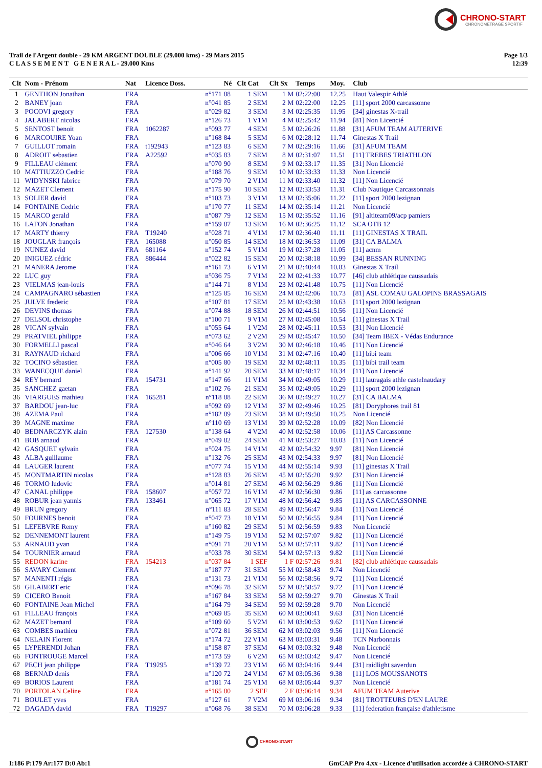CHRONO-START
CHRONOMETRAGE SPORTIF
Page 1/3
12:39
Trail de l'Argent double - 29 KM ARGENT DOUBLE (29.000 kms) - 29 Mars 2015
C L A S S E M E N T G E N E R A L - 29.000 Kms
| Clt | Nom - Prénom | Nat | Licence Doss. | | Né | Clt Cat | Clt Sx | Temps | Moy. | Club |
| --- | --- | --- | --- | --- | --- | --- | --- | --- | --- | --- |
| 1 | GENTHON Jonathan | FRA | | n°171 | 88 | 1 SEM | 1 M | 02:22:00 | 12.25 | Haut Valespir Athlé |
| 2 | BANEY joan | FRA | | n°041 | 85 | 2 SEM | 2 M | 02:22:00 | 12.25 | [11] sport 2000 carcassonne |
| 3 | POCOVI gregory | FRA | | n°029 | 82 | 3 SEM | 3 M | 02:25:35 | 11.95 | [34] ginestas X-trail |
| 4 | JALABERT nicolas | FRA | | n°126 | 73 | 1 V1M | 4 M | 02:25:42 | 11.94 | [81] Non Licencié |
| 5 | SENTOST benoit | FRA | 1062287 | n°093 | 77 | 4 SEM | 5 M | 02:26:26 | 11.88 | [31] AFUM TEAM AUTERIVE |
| 6 | MARCOUIRE Yoan | FRA | | n°168 | 84 | 5 SEM | 6 M | 02:28:12 | 11.74 | Ginestas X Trail |
| 7 | GUILLOT romain | FRA | t192943 | n°123 | 83 | 6 SEM | 7 M | 02:29:16 | 11.66 | [31] AFUM TEAM |
| 8 | ADROIT sebastien | FRA | A22592 | n°035 | 83 | 7 SEM | 8 M | 02:31:07 | 11.51 | [11] TREBES TRIATHLON |
| 9 | FILLEAU clément | FRA | | n°070 | 90 | 8 SEM | 9 M | 02:33:17 | 11.35 | [31] Non Licencié |
| 10 | MATTIUZZO Cedric | FRA | | n°188 | 76 | 9 SEM | 10 M | 02:33:33 | 11.33 | Non Licencié |
| 11 | WIDYNSKI fabrice | FRA | | n°079 | 70 | 2 V1M | 11 M | 02:33:40 | 11.32 | [11] Non Licencié |
| 12 | MAZET Clement | FRA | | n°175 | 90 | 10 SEM | 12 M | 02:33:53 | 11.31 | Club Nautique Carcassonnais |
| 13 | SOLIER david | FRA | | n°103 | 73 | 3 V1M | 13 M | 02:35:06 | 11.22 | [11] sport 2000 lezignan |
| 14 | FONTAINE Cedric | FRA | | n°170 | 77 | 11 SEM | 14 M | 02:35:14 | 11.21 | Non Licencié |
| 15 | MARCO gerald | FRA | | n°087 | 79 | 12 SEM | 15 M | 02:35:52 | 11.16 | [91] altiteam09/acp pamiers |
| 16 | LAFON Jonathan | FRA | | n°159 | 87 | 13 SEM | 16 M | 02:36:25 | 11.12 | SCA OTB 12 |
| 17 | MARTY thierry | FRA | T19240 | n°028 | 71 | 4 V1M | 17 M | 02:36:40 | 11.11 | [11] GINESTAS X TRAIL |
| 18 | JOUGLAR françois | FRA | 165088 | n°050 | 85 | 14 SEM | 18 M | 02:36:53 | 11.09 | [31] CA BALMA |
| 19 | NUNEZ david | FRA | 681164 | n°152 | 74 | 5 V1M | 19 M | 02:37:28 | 11.05 | [11] acnm |
| 20 | INIGUEZ cédric | FRA | 886444 | n°022 | 82 | 15 SEM | 20 M | 02:38:18 | 10.99 | [34] BESSAN RUNNING |
| 21 | MANERA Jerome | FRA | | n°161 | 73 | 6 V1M | 21 M | 02:40:44 | 10.83 | Ginestas X Trail |
| 22 | LUC guy | FRA | | n°036 | 75 | 7 V1M | 22 M | 02:41:33 | 10.77 | [46] club athlétique caussadais |
| 23 | VIELMAS jean-louis | FRA | | n°144 | 71 | 8 V1M | 23 M | 02:41:48 | 10.75 | [11] Non Licencié |
| 24 | CAMPAGNARO sébastien | FRA | | n°125 | 85 | 16 SEM | 24 M | 02:42:06 | 10.73 | [81] ASL COMAU GALOPINS BRASSAGAIS |
| 25 | JULVE frederic | FRA | | n°107 | 81 | 17 SEM | 25 M | 02:43:38 | 10.63 | [11] sport 2000 lezignan |
| 26 | DEVINS thomas | FRA | | n°074 | 88 | 18 SEM | 26 M | 02:44:51 | 10.56 | [11] Non Licencié |
| 27 | DELSOL christophe | FRA | | n°100 | 71 | 9 V1M | 27 M | 02:45:08 | 10.54 | [11] ginestas X Trail |
| 28 | VICAN sylvain | FRA | | n°055 | 64 | 1 V2M | 28 M | 02:45:11 | 10.53 | [31] Non Licencié |
| 29 | PRATVIEL philippe | FRA | | n°073 | 62 | 2 V2M | 29 M | 02:45:47 | 10.50 | [34] Team IBEX - Védas Endurance |
| 30 | FORMELLI pascal | FRA | | n°046 | 64 | 3 V2M | 30 M | 02:46:18 | 10.46 | [11] Non Licencié |
| 31 | RAYNAUD richard | FRA | | n°006 | 66 | 10 V1M | 31 M | 02:47:16 | 10.40 | [11] bibi team |
| 32 | TOCINO sébastien | FRA | | n°005 | 80 | 19 SEM | 32 M | 02:48:11 | 10.35 | [11] bibi trail team |
| 33 | WANECQUE daniel | FRA | | n°141 | 92 | 20 SEM | 33 M | 02:48:17 | 10.34 | [11] Non Licencié |
| 34 | REY bernard | FRA | 154731 | n°147 | 66 | 11 V1M | 34 M | 02:49:05 | 10.29 | [11] lauragais athle castelnaudary |
| 35 | SANCHEZ gaetan | FRA | | n°102 | 76 | 21 SEM | 35 M | 02:49:05 | 10.29 | [11] sport 2000 lezignan |
| 36 | VIARGUES mathieu | FRA | 165281 | n°118 | 88 | 22 SEM | 36 M | 02:49:27 | 10.27 | [31] CA BALMA |
| 37 | BARDOU jean-luc | FRA | | n°092 | 69 | 12 V1M | 37 M | 02:49:46 | 10.25 | [81] Doryphores trail 81 |
| 38 | AZEMA Paul | FRA | | n°182 | 89 | 23 SEM | 38 M | 02:49:50 | 10.25 | Non Licencié |
| 39 | MAGNE maxime | FRA | | n°110 | 69 | 13 V1M | 39 M | 02:52:28 | 10.09 | [82] Non Licencié |
| 40 | BEDNARCZYK alain | FRA | 127530 | n°138 | 64 | 4 V2M | 40 M | 02:52:58 | 10.06 | [11] AS Carcassonne |
| 41 | BOB arnaud | FRA | | n°049 | 82 | 24 SEM | 41 M | 02:53:27 | 10.03 | [11] Non Licencié |
| 42 | GASQUET sylvain | FRA | | n°024 | 75 | 14 V1M | 42 M | 02:54:32 | 9.97 | [81] Non Licencié |
| 43 | ALBA guillaume | FRA | | n°132 | 76 | 25 SEM | 43 M | 02:54:33 | 9.97 | [81] Non Licencié |
| 44 | LAUGER laurent | FRA | | n°077 | 74 | 15 V1M | 44 M | 02:55:14 | 9.93 | [11] ginestas X Trail |
| 45 | MONTMARTIN nicolas | FRA | | n°128 | 83 | 26 SEM | 45 M | 02:55:20 | 9.92 | [31] Non Licencié |
| 46 | TORMO ludovic | FRA | | n°014 | 81 | 27 SEM | 46 M | 02:56:29 | 9.86 | [11] Non Licencié |
| 47 | CANAL philippe | FRA | 158607 | n°057 | 72 | 16 V1M | 47 M | 02:56:30 | 9.86 | [11] as carcassonne |
| 48 | ROBUR jean yannis | FRA | 133461 | n°065 | 72 | 17 V1M | 48 M | 02:56:42 | 9.85 | [11] AS CARCASSONNE |
| 49 | BRUN gregory | FRA | | n°111 | 83 | 28 SEM | 49 M | 02:56:47 | 9.84 | [11] Non Licencié |
| 50 | FOURNES benoit | FRA | | n°047 | 73 | 18 V1M | 50 M | 02:56:55 | 9.84 | [11] Non Licencié |
| 51 | LEFEBVRE Remy | FRA | | n°160 | 82 | 29 SEM | 51 M | 02:56:59 | 9.83 | Non Licencié |
| 52 | DENNEMONT laurent | FRA | | n°149 | 75 | 19 V1M | 52 M | 02:57:07 | 9.82 | [11] Non Licencié |
| 53 | ARNAUD yvan | FRA | | n°091 | 71 | 20 V1M | 53 M | 02:57:11 | 9.82 | [11] Non Licencié |
| 54 | TOURNIER arnaud | FRA | | n°033 | 78 | 30 SEM | 54 M | 02:57:13 | 9.82 | [11] Non Licencié |
| 55 | REDON karine | FRA | 154213 | n°037 | 84 | 1 SEF | 1 F | 02:57:26 | 9.81 | [82] club athlétique caussadais |
| 56 | SAVARY Clement | FRA | | n°187 | 77 | 31 SEM | 55 M | 02:58:43 | 9.74 | Non Licencié |
| 57 | MANENTI régis | FRA | | n°131 | 73 | 21 V1M | 56 M | 02:58:56 | 9.72 | [11] Non Licencié |
| 58 | GILABERT eric | FRA | | n°096 | 78 | 32 SEM | 57 M | 02:58:57 | 9.72 | [11] Non Licencié |
| 59 | CICERO Benoit | FRA | | n°167 | 84 | 33 SEM | 58 M | 02:59:27 | 9.70 | Ginestas X Trail |
| 60 | FONTAINE Jean Michel | FRA | | n°164 | 79 | 34 SEM | 59 M | 02:59:28 | 9.70 | Non Licencié |
| 61 | FILLEAU françois | FRA | | n°069 | 85 | 35 SEM | 60 M | 03:00:41 | 9.63 | [31] Non Licencié |
| 62 | MAZET bernard | FRA | | n°109 | 60 | 5 V2M | 61 M | 03:00:53 | 9.62 | [11] Non Licencié |
| 63 | COMBES mathieu | FRA | | n°072 | 81 | 36 SEM | 62 M | 03:02:03 | 9.56 | [11] Non Licencié |
| 64 | NELAIN Florent | FRA | | n°174 | 72 | 22 V1M | 63 M | 03:03:31 | 9.48 | TCN Narbonnais |
| 65 | LYPERENDI Johan | FRA | | n°158 | 87 | 37 SEM | 64 M | 03:03:32 | 9.48 | Non Licencié |
| 66 | FONTROUGE Marcel | FRA | | n°173 | 59 | 6 V2M | 65 M | 03:03:42 | 9.47 | Non Licencié |
| 67 | PECH jean philippe | FRA | T19295 | n°139 | 72 | 23 V1M | 66 M | 03:04:16 | 9.44 | [31] raidlight saverdun |
| 68 | BERNAD denis | FRA | | n°120 | 72 | 24 V1M | 67 M | 03:05:36 | 9.38 | [11] LOS MOUSSANOTS |
| 69 | BORIOS Laurent | FRA | | n°181 | 74 | 25 V1M | 68 M | 03:05:44 | 9.37 | Non Licencié |
| 70 | PORTOLAN Celine | FRA | | n°165 | 80 | 2 SEF | 2 F | 03:06:14 | 9.34 | AFUM TEAM Auterive |
| 71 | BOULET yves | FRA | | n°127 | 61 | 7 V2M | 69 M | 03:06:16 | 9.34 | [81] TROTTEURS D'EN LAURE |
| 72 | DAGADA david | FRA | T19297 | n°068 | 76 | 38 SEM | 70 M | 03:06:28 | 9.33 | [11] federation française d'athletisme |
CHRONO-START
I:186 P:179 Ar:177 D:0 Ab:1
GmCAP Pro 4.xx - Licence d'utilisation accordée à CHRONO-START